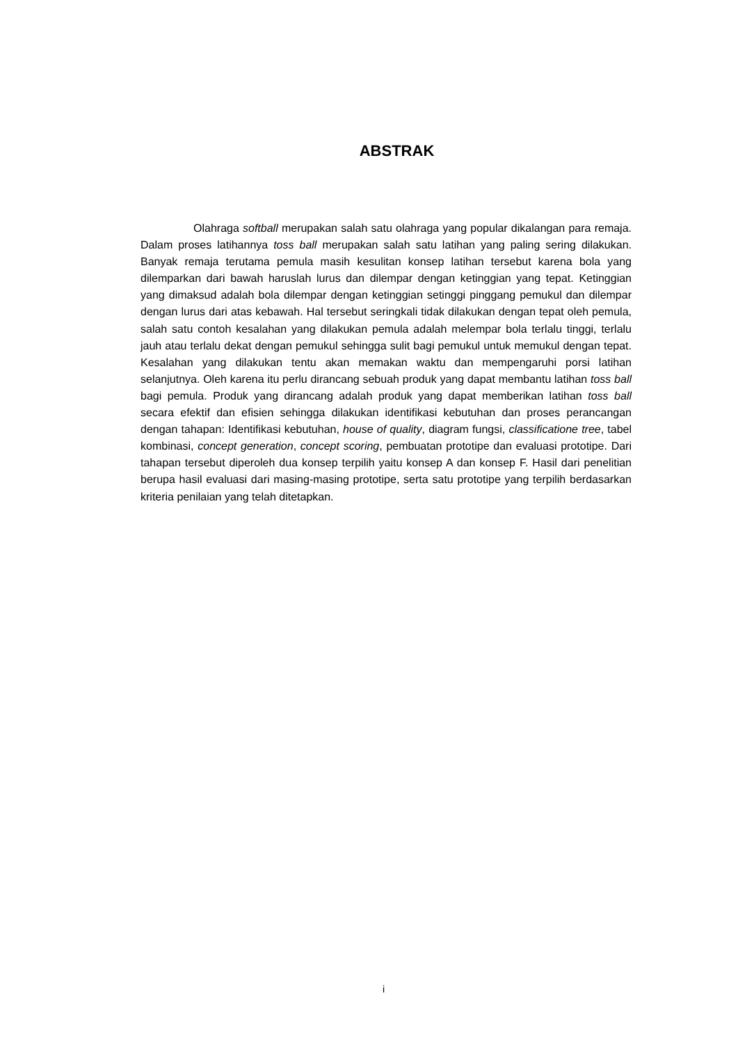ABSTRAK
Olahraga softball merupakan salah satu olahraga yang popular dikalangan para remaja. Dalam proses latihannya toss ball merupakan salah satu latihan yang paling sering dilakukan. Banyak remaja terutama pemula masih kesulitan konsep latihan tersebut karena bola yang dilemparkan dari bawah haruslah lurus dan dilempar dengan ketinggian yang tepat. Ketinggian yang dimaksud adalah bola dilempar dengan ketinggian setinggi pinggang pemukul dan dilempar dengan lurus dari atas kebawah. Hal tersebut seringkali tidak dilakukan dengan tepat oleh pemula, salah satu contoh kesalahan yang dilakukan pemula adalah melempar bola terlalu tinggi, terlalu jauh atau terlalu dekat dengan pemukul sehingga sulit bagi pemukul untuk memukul dengan tepat. Kesalahan yang dilakukan tentu akan memakan waktu dan mempengaruhi porsi latihan selanjutnya. Oleh karena itu perlu dirancang sebuah produk yang dapat membantu latihan toss ball bagi pemula. Produk yang dirancang adalah produk yang dapat memberikan latihan toss ball secara efektif dan efisien sehingga dilakukan identifikasi kebutuhan dan proses perancangan dengan tahapan: Identifikasi kebutuhan, house of quality, diagram fungsi, classificatione tree, tabel kombinasi, concept generation, concept scoring, pembuatan prototipe dan evaluasi prototipe. Dari tahapan tersebut diperoleh dua konsep terpilih yaitu konsep A dan konsep F. Hasil dari penelitian berupa hasil evaluasi dari masing-masing prototipe, serta satu prototipe yang terpilih berdasarkan kriteria penilaian yang telah ditetapkan.
i